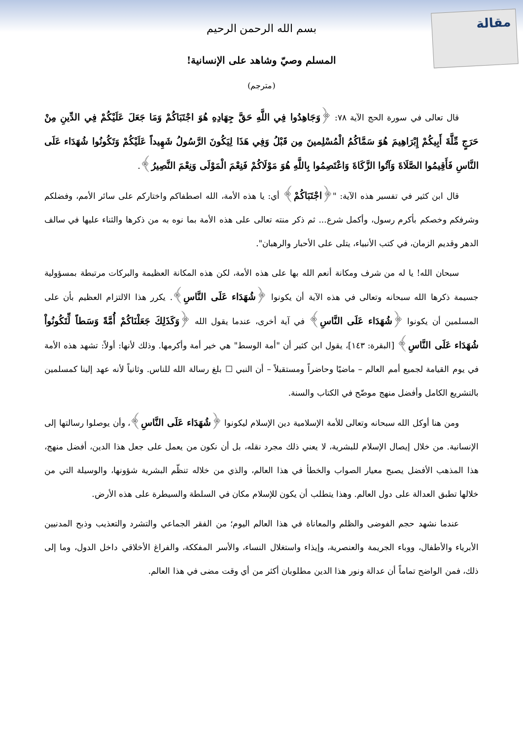مقالة
بسم الله الرحمن الرحيم
المسلم وصيّ وشاهد على الإنسانية!
(مترجم)
قال تعالى في سورة الحج الآية ٧٨: ﴿وَجَاهِدُوا فِي اللَّهِ حَقَّ جِهَادِهِ هُوَ اجْتَبَاكُمْ وَمَا جَعَلَ عَلَيْكُمْ فِي الدِّينِ مِنْ حَرَجٍ مِّلَّةَ أَبِيكُمْ إِبْرَاهِيمَ هُوَ سَمَّاكُمُ الْمُسْلِمينَ مِن قَبْلُ وَفِي هَذَا لِيَكُونَ الرَّسُولُ شَهِيداً عَلَيْكُمْ وَتَكُونُوا شُهَدَاء عَلَى النَّاسِ فَأَقِيمُوا الصَّلَاةَ وَآتُوا الزَّكَاةَ وَاعْتَصِمُوا بِاللَّهِ هُوَ مَوْلَاكُمْ فَنِعْمَ الْمَوْلَى وَنِعْمَ النَّصِيرُ﴾.
قال ابن كثير في تفسير هذه الآية: "﴿اجْتَبَاكُمْ﴾ أي: يا هذه الأمة، الله اصطفاكم واختاركم على سائر الأمم، وفضلكم وشرفكم وخصكم بأكرم رسول، وأكمل شرع... ثم ذكر منته تعالى على هذه الأمة بما نوه به من ذكرها والثناء عليها في سالف الدهر وقديم الزمان، في كتب الأنبياء، يتلى على الأحبار والرهبان".
سبحان الله! يا له من شرف ومكانة أنعم الله بها على هذه الأمة، لكن هذه المكانة العظيمة والبركات مرتبطة بمسؤولية جسيمة ذكرها الله سبحانه وتعالى في هذه الآية أن يكونوا ﴿شُهَدَاء عَلَى النَّاسِ﴾. يكرر هذا الالتزام العظيم بأن على المسلمين أن يكونوا ﴿شُهَدَاء عَلَى النَّاسِ﴾ في آية أخرى، عندما يقول الله ﴿وَكَذَلِكَ جَعَلْنَاكُمْ أُمَّةً وَسَطاً لِّتَكُونُواْ شُهَدَاء عَلَى النَّاسِ﴾ [البقرة: ١٤٣]، يقول ابن كثير أن "أمة الوسط" هي خير أمة وأكرمها. وذلك لأنها: أولاً: تشهد هذه الأمة في يوم القيامة لجميع أمم العالم – ماضيًا وحاضراً ومستقبلاً – أن النبي ☐ بلغ رسالة الله للناس. وثانياً لأنه عهد إلينا كمسلمين بالتشريع الكامل وأفضل منهج موضّح في الكتاب والسنة.
ومن هنا أوكل الله سبحانه وتعالى للأمة الإسلامية دين الإسلام ليكونوا ﴿شُهَدَاء عَلَى النَّاسِ﴾، وأن يوصلوا رسالتها إلى الإنسانية. من خلال إيصال الإسلام للبشرية، لا يعني ذلك مجرد نقله، بل أن نكون من يعمل على جعل هذا الدين، أفضل منهج، هذا المذهب الأفضل يصبح معيار الصواب والخطأ في هذا العالم، والذي من خلاله تنظّم البشرية شؤونها، والوسيلة التي من خلالها تطبق العدالة على دول العالم. وهذا يتطلب أن يكون للإسلام مكان في السلطة والسيطرة على هذه الأرض.
عندما نشهد حجم الفوضى والظلم والمعاناة في هذا العالم اليوم؛ من الفقر الجماعي والتشرد والتعذيب وذبح المدنيين الأبرياء والأطفال، ووباء الجريمة والعنصرية، وإيذاء واستغلال النساء، والأسر المفككة، والفراغ الأخلاقي داخل الدول، وما إلى ذلك، فمن الواضح تماماً أن عدالة ونور هذا الدين مطلوبان أكثر من أي وقت مضى في هذا العالم.